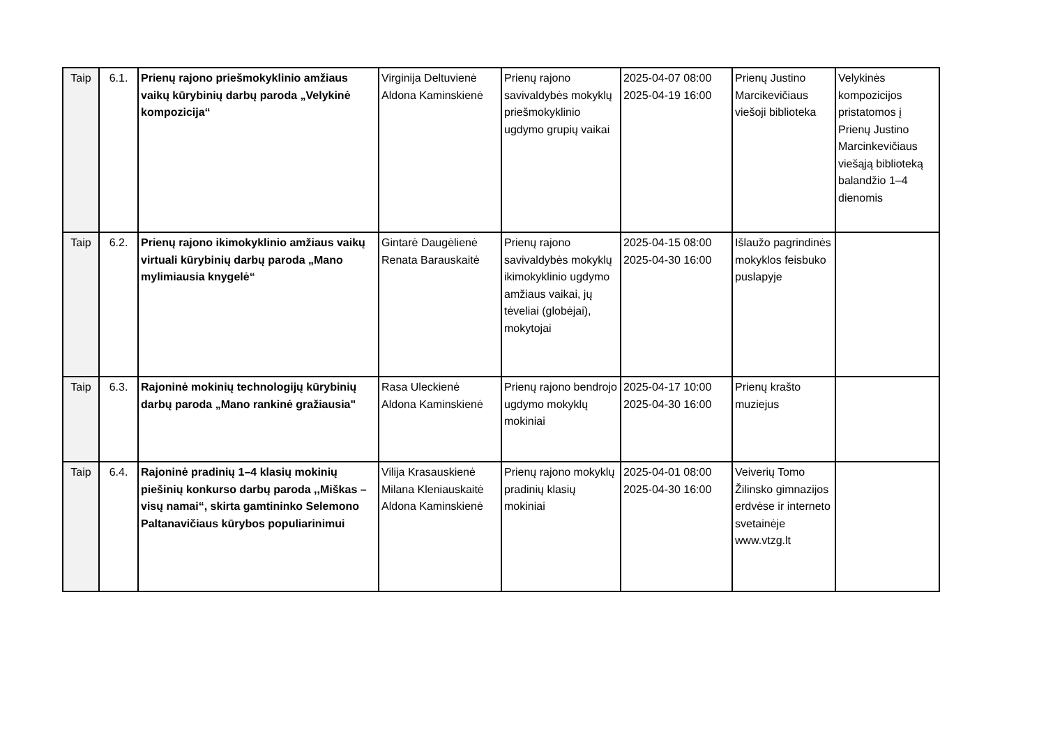| Taip | 6.1. | Prienų rajono priešmokyklinio amžiaus vaikų kūrybinių darbų paroda „Velykinė kompozicija“ | Virginija Deltuvienė Aldona Kaminskienė | Prienų rajono savivaldybės mokyklų priešmokyklinio ugdymo grupių vaikai | 2025-04-07 08:00 2025-04-19 16:00 | Prienų Justino Marcikevičiaus viešoji biblioteka | Velykinės kompozicijos pristatomos į Prienų Justino Marcinkevičiaus viešąją biblioteką balandžio 1–4 dienomis |
| Taip | 6.2. | Prienų rajono ikimokyklinio amžiaus vaikų virtuali kūrybinių darbų paroda „Mano mylimiausia knygelė“ | Gintarė Daugėlienė Renata Barauskaitė | Prienų rajono savivaldybės mokyklų ikimokyklinio ugdymo amžiaus vaikai, jų tėveliai (globėjai), mokytojai | 2025-04-15 08:00 2025-04-30 16:00 | Išlaužo pagrindinės mokyklos feisbuko puslapyje | |
| Taip | 6.3. | Rajoninė mokinių technologijų kūrybinių darbų paroda „Mano rankinė gražiausia" | Rasa Uleckienė Aldona Kaminskienė | Prienų rajono bendrojo ugdymo mokyklų mokiniai | 2025-04-17 10:00 2025-04-30 16:00 | Prienų krašto muziejus | |
| Taip | 6.4. | Rajoninė pradinių 1–4 klasių mokinių piešinių konkurso darbų paroda ,,Miškas – visų namai“, skirta gamtininko Selemono Paltanavičiaus kūrybos populiarinimui | Vilija Krasauskienė Milana Kleniauskaitė Aldona Kaminskienė | Prienų rajono mokyklų pradinių klasių mokiniai | 2025-04-01 08:00 2025-04-30 16:00 | Veiverių Tomo Žilinsko gimnazijos erdvėse ir interneto svetainėje www.vtzg.lt | |